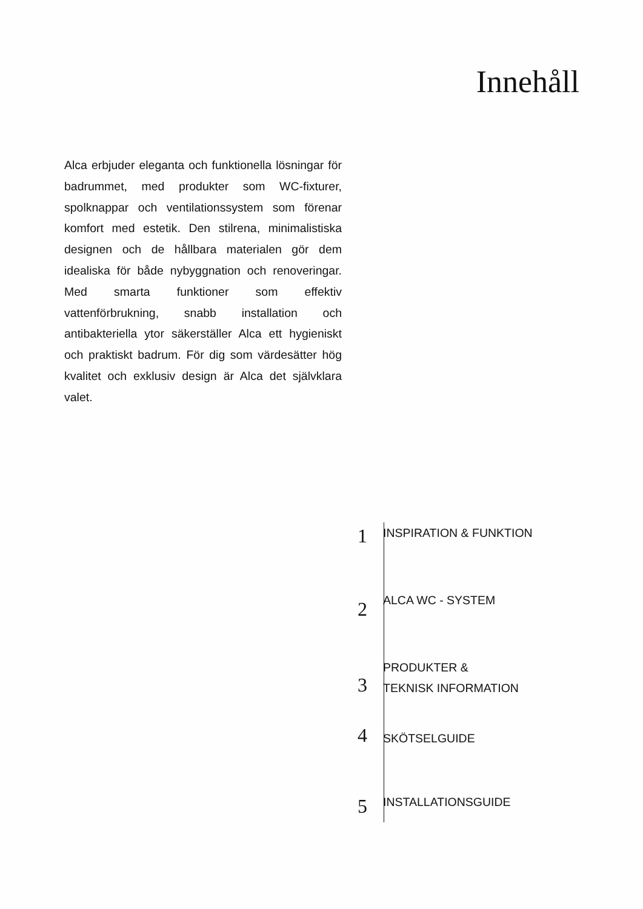Innehåll
Alca erbjuder eleganta och funktionella lösningar för badrummet, med produkter som WC-fixturer, spolknappar och ventilationssystem som förenar komfort med estetik. Den stilrena, minimalistiska designen och de hållbara materialen gör dem idealiska för både nybyggnation och renoveringar. Med smarta funktioner som effektiv vattenförbrukning, snabb installation och antibakteriella ytor säkerställer Alca ett hygieniskt och praktiskt badrum. För dig som värdesätter hög kvalitet och exklusiv design är Alca det självklara valet.
1
INSPIRATION & FUNKTION
2
ALCA WC - SYSTEM
3
PRODUKTER &
TEKNISK INFORMATION
4
SKÖTSELGUIDE
5
INSTALLATIONSGUIDE